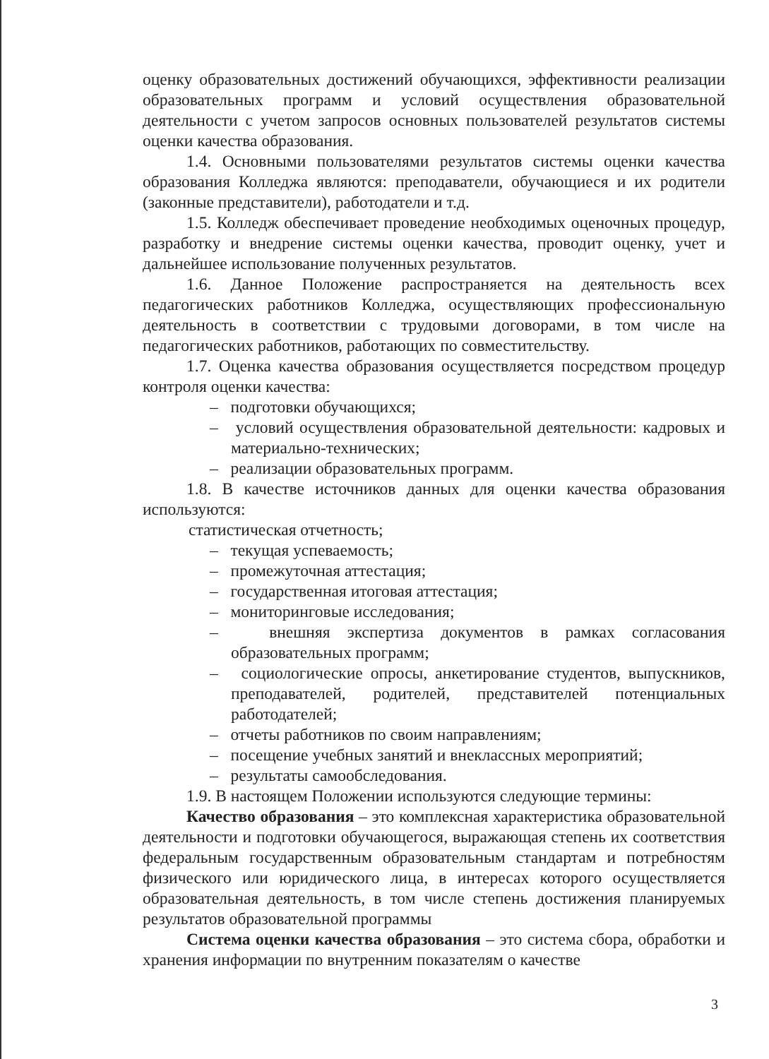оценку образовательных достижений обучающихся, эффективности реализации образовательных программ и условий осуществления образовательной деятельности с учетом запросов основных пользователей результатов системы оценки качества образования.
1.4. Основными пользователями результатов системы оценки качества образования Колледжа являются: преподаватели, обучающиеся и их родители (законные представители), работодатели и т.д.
1.5. Колледж обеспечивает проведение необходимых оценочных процедур, разработку и внедрение системы оценки качества, проводит оценку, учет и дальнейшее использование полученных результатов.
1.6. Данное Положение распространяется на деятельность всех педагогических работников Колледжа, осуществляющих профессиональную деятельность в соответствии с трудовыми договорами, в том числе на педагогических работников, работающих по совместительству.
1.7. Оценка качества образования осуществляется посредством процедур контроля оценки качества:
– подготовки обучающихся;
– условий осуществления образовательной деятельности: кадровых и материально-технических;
– реализации образовательных программ.
1.8. В качестве источников данных для оценки качества образования используются:
статистическая отчетность;
– текущая успеваемость;
– промежуточная аттестация;
– государственная итоговая аттестация;
– мониторинговые исследования;
– внешняя экспертиза документов в рамках согласования образовательных программ;
– социологические опросы, анкетирование студентов, выпускников, преподавателей, родителей, представителей потенциальных работодателей;
– отчеты работников по своим направлениям;
– посещение учебных занятий и внеклассных мероприятий;
– результаты самообследования.
1.9. В настоящем Положении используются следующие термины:
Качество образования – это комплексная характеристика образовательной деятельности и подготовки обучающегося, выражающая степень их соответствия федеральным государственным образовательным стандартам и потребностям физического или юридического лица, в интересах которого осуществляется образовательная деятельность, в том числе степень достижения планируемых результатов образовательной программы
Система оценки качества образования – это система сбора, обработки и хранения информации по внутренним показателям о качестве
3